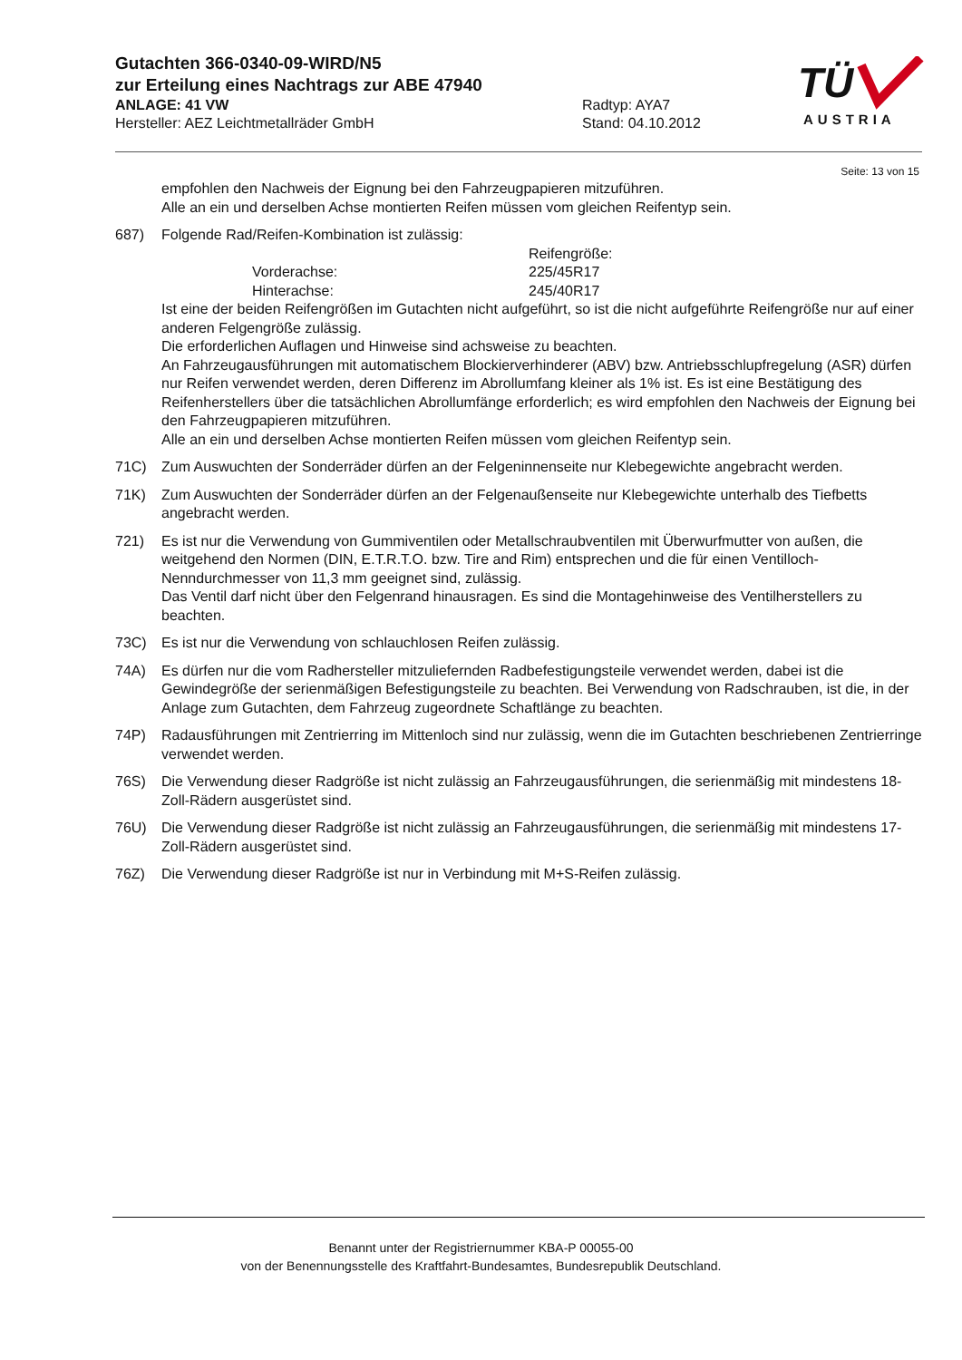Gutachten 366-0340-09-WIRD/N5
zur Erteilung eines Nachtrags zur ABE 47940
ANLAGE: 41 VW Radtyp: AYA7
Hersteller: AEZ Leichtmetallräder GmbH Stand: 04.10.2012
TÜ
AUSTRIA
Seite: 13 von 15
empfohlen den Nachweis der Eignung bei den Fahrzeugpapieren mitzuführen.
Alle an ein und derselben Achse montierten Reifen müssen vom gleichen Reifentyp sein.
687) Folgende Rad/Reifen-Kombination ist zulässig:
Reifengröße: Vorderachse: 225/45R17 Hinterachse: 245/40R17
Ist eine der beiden Reifengrößen im Gutachten nicht aufgeführt, so ist die nicht aufgeführte Reifengröße nur auf einer anderen Felgengröße zulässig.
Die erforderlichen Auflagen und Hinweise sind achsweise zu beachten.
An Fahrzeugausführungen mit automatischem Blockierverhinderer (ABV) bzw. Antriebsschlupfregelung (ASR) dürfen nur Reifen verwendet werden, deren Differenz im Abrollumfang kleiner als 1% ist. Es ist eine Bestätigung des Reifenherstellers über die tatsächlichen Abrollumfänge erforderlich; es wird empfohlen den Nachweis der Eignung bei den Fahrzeugpapieren mitzuführen.
Alle an ein und derselben Achse montierten Reifen müssen vom gleichen Reifentyp sein.
71C) Zum Auswuchten der Sonderräder dürfen an der Felgeninnenseite nur Klebegewichte angebracht werden.
71K) Zum Auswuchten der Sonderräder dürfen an der Felgenaußenseite nur Klebegewichte unterhalb des Tiefbetts angebracht werden.
721) Es ist nur die Verwendung von Gummiventilen oder Metallschraubventilen mit Überwurfmutter von außen, die weitgehend den Normen (DIN, E.T.R.T.O. bzw. Tire and Rim) entsprechen und die für einen Ventilloch-Nenndurchmesser von 11,3 mm geeignet sind, zulässig.
Das Ventil darf nicht über den Felgenrand hinausragen. Es sind die Montagehinweise des Ventilherstellers zu beachten.
73C) Es ist nur die Verwendung von schlauchlosen Reifen zulässig.
74A) Es dürfen nur die vom Radhersteller mitzuliefernden Radbefestigungsteile verwendet werden, dabei ist die Gewindegröße der serienmäßigen Befestigungsteile zu beachten. Bei Verwendung von Radschrauben, ist die, in der Anlage zum Gutachten, dem Fahrzeug zugeordnete Schaftlänge zu beachten.
74P) Radausführungen mit Zentrierring im Mittenloch sind nur zulässig, wenn die im Gutachten beschriebenen Zentrierringe verwendet werden.
76S) Die Verwendung dieser Radgröße ist nicht zulässig an Fahrzeugausführungen, die serienmäßig mit mindestens 18-Zoll-Rädern ausgerüstet sind.
76U) Die Verwendung dieser Radgröße ist nicht zulässig an Fahrzeugausführungen, die serienmäßig mit mindestens 17-Zoll-Rädern ausgerüstet sind.
76Z) Die Verwendung dieser Radgröße ist nur in Verbindung mit M+S-Reifen zulässig.
Benannt unter der Registriernummer KBA-P 00055-00
von der Benennungsstelle des Kraftfahrt-Bundesamtes, Bundesrepublik Deutschland.